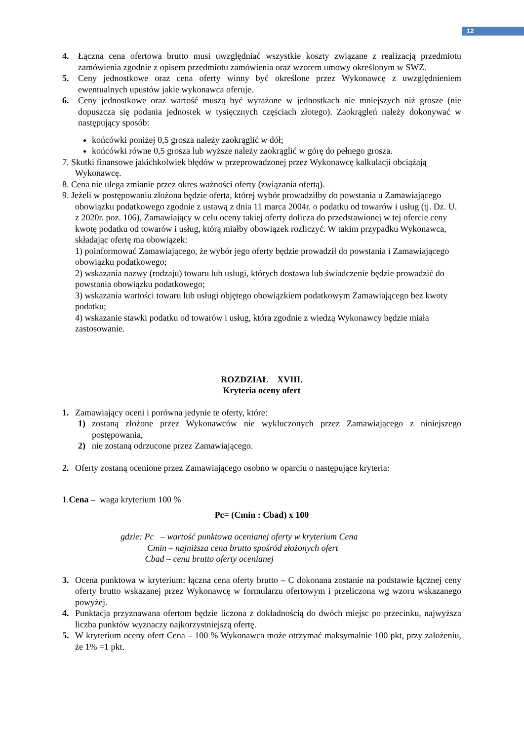12
4. Łączna cena ofertowa brutto musi uwzględniać wszystkie koszty związane z realizacją przedmiotu zamówienia zgodnie z opisem przedmiotu zamówienia oraz wzorem umowy określonym w SWZ.
5. Ceny jednostkowe oraz cena oferty winny być określone przez Wykonawcę z uwzględnieniem ewentualnych upustów jakie wykonawca oferuje.
6. Ceny jednostkowe oraz wartość muszą być wyrażone w jednostkach nie mniejszych niż grosze (nie dopuszcza się podania jednostek w tysięcznych częściach złotego). Zaokrągleń należy dokonywać w następujący sposób:
końcówki poniżej 0,5 grosza należy zaokrąglić w dół;
końcówki równe 0,5 grosza lub wyższe należy zaokrąglić w górę do pełnego grosza.
7. Skutki finansowe jakichkolwiek błędów w przeprowadzonej przez Wykonawcę kalkulacji obciążają Wykonawcę.
8. Cena nie ulega zmianie przez okres ważności oferty (związania ofertą).
9. Jeżeli w postępowaniu złożona będzie oferta, której wybór prowadziłby do powstania u Zamawiającego obowiązku podatkowego zgodnie z ustawą z dnia 11 marca 2004r. o podatku od towarów i usług (tj. Dz. U. z 2020r. poz. 106), Zamawiający w celu oceny takiej oferty dolicza do przedstawionej w tej ofercie ceny kwotę podatku od towarów i usług, którą miałby obowiązek rozliczyć. W takim przypadku Wykonawca, składając ofertę ma obowiązek:
1) poinformować Zamawiającego, że wybór jego oferty będzie prowadził do powstania i Zamawiającego obowiązku podatkowego;
2) wskazania nazwy (rodzaju) towaru lub usługi, których dostawa lub świadczenie będzie prowadzić do powstania obowiązku podatkowego;
3) wskazania wartości towaru lub usługi objętego obowiązkiem podatkowym Zamawiającego bez kwoty podatku;
4) wskazanie stawki podatku od towarów i usług, która zgodnie z wiedzą Wykonawcy będzie miała zastosowanie.
ROZDZIAŁ XVIII.
Kryteria oceny ofert
1. Zamawiający oceni i porówna jedynie te oferty, które:
1) zostaną złożone przez Wykonawców nie wykluczonych przez Zamawiającego z niniejszego postępowania,
2) nie zostaną odrzucone przez Zamawiającego.
2. Oferty zostaną ocenione przez Zamawiającego osobno w oparciu o następujące kryteria:
1.Cena – waga kryterium 100 %
Pc= (Cmin : Cbad) x 100
gdzie: Pc – wartość punktowa ocenianej oferty w kryterium Cena
Cmin – najniższa cena brutto spośród złożonych ofert
Cbad – cena brutto oferty ocenianej
3. Ocena punktowa w kryterium: łączna cena oferty brutto – C dokonana zostanie na podstawie łącznej ceny oferty brutto wskazanej przez Wykonawcę w formularzu ofertowym i przeliczona wg wzoru wskazanego powyżej.
4. Punktacja przyznawana ofertom będzie liczona z dokładnością do dwóch miejsc po przecinku, najwyższa liczba punktów wyznaczy najkorzystniejszą ofertę.
5. W kryterium oceny ofert Cena – 100 % Wykonawca może otrzymać maksymalnie 100 pkt, przy założeniu, że 1% =1 pkt.